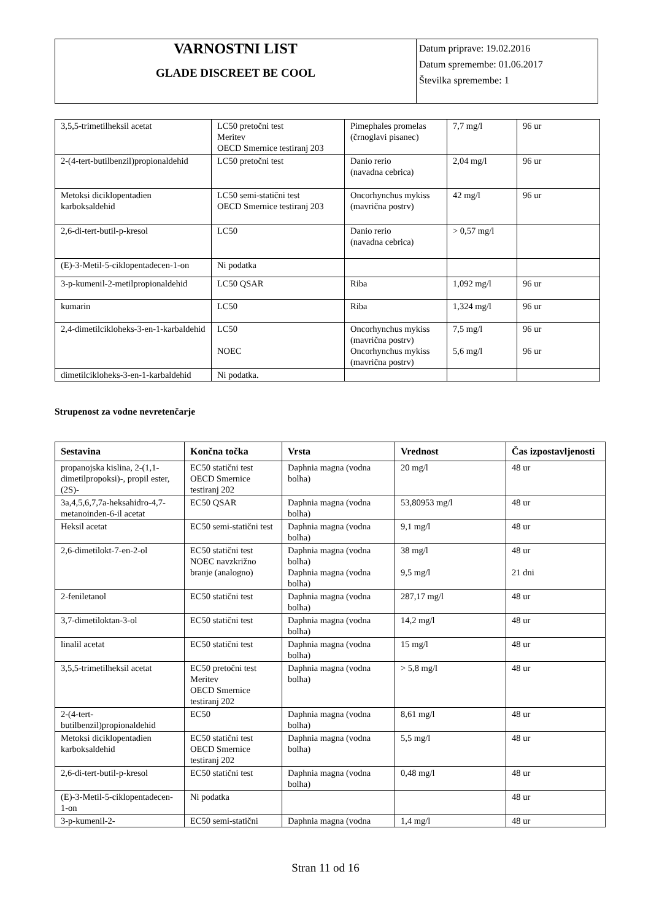| VARNOSTNI LIST GLADE DISCREET BE COOL | Datum priprave: 19.02.2016 Datum spremembe: 01.06.2017 Številka spremembe: 1 |
| 3,5,5-trimetilheksil acetat | LC50 pretočni test Meritev OECD Smernice testiranj 203 | Pimephales promelas (črnoglavi pisanec) | 7,7 mg/l | 96 ur |
| 2-(4-tert-butilbenzil)propionaldehid | LC50 pretočni test | Danio rerio (navadna cebrica) | 2,04 mg/l | 96 ur |
| Metoksi diciklopentadien karboksaldehid | LC50 semi-statični test OECD Smernice testiranj 203 | Oncorhynchus mykiss (mavrična postrv) | 42 mg/l | 96 ur |
| 2,6-di-tert-butil-p-kresol | LC50 | Danio rerio (navadna cebrica) | > 0,57 mg/l | |
| (E)-3-Metil-5-ciklopentadecen-1-on | Ni podatka | | | |
| 3-p-kumenil-2-metilpropionaldehid | LC50 QSAR | Riba | 1,092 mg/l | 96 ur |
| kumarin | LC50 | Riba | 1,324 mg/l | 96 ur |
| 2,4-dimetilcikloheks-3-en-1-karbaldehid | LC50 NOEC | Oncorhynchus mykiss (mavrična postrv) Oncorhynchus mykiss (mavrična postrv) | 7,5 mg/l 5,6 mg/l | 96 ur 96 ur |
| dimetilcikloheks-3-en-1-karbaldehid | Ni podatka. | | | |
Strupenost za vodne nevretenčarje
| Sestavina | Končna točka | Vrsta | Vrednost | Čas izpostavljenosti |
| --- | --- | --- | --- | --- |
| propanojska kislina, 2-(1,1-dimetilpropoksi)-, propil ester, (2S)- | EC50 statični test OECD Smernice testiranj 202 | Daphnia magna (vodna bolha) | 20 mg/l | 48 ur |
| 3a,4,5,6,7,7a-heksahidro-4,7-metanoinden-6-il acetat | EC50 QSAR | Daphnia magna (vodna bolha) | 53,80953 mg/l | 48 ur |
| Heksil acetat | EC50 semi-statični test | Daphnia magna (vodna bolha) | 9,1 mg/l | 48 ur |
| 2,6-dimetilokt-7-en-2-ol | EC50 statični test NOEC navzkrižno branje (analogno) | Daphnia magna (vodna bolha) Daphnia magna (vodna bolha) | 38 mg/l 9,5 mg/l | 48 ur 21 dni |
| 2-feniletanol | EC50 statični test | Daphnia magna (vodna bolha) | 287,17 mg/l | 48 ur |
| 3,7-dimetiloktan-3-ol | EC50 statični test | Daphnia magna (vodna bolha) | 14,2 mg/l | 48 ur |
| linalil acetat | EC50 statični test | Daphnia magna (vodna bolha) | 15 mg/l | 48 ur |
| 3,5,5-trimetilheksil acetat | EC50 pretočni test Meritev OECD Smernice testiranj 202 | Daphnia magna (vodna bolha) | > 5,8 mg/l | 48 ur |
| 2-(4-tert-butilbenzil)propionaldehid | EC50 | Daphnia magna (vodna bolha) | 8,61 mg/l | 48 ur |
| Metoksi diciklopentadien karboksaldehid | EC50 statični test OECD Smernice testiranj 202 | Daphnia magna (vodna bolha) | 5,5 mg/l | 48 ur |
| 2,6-di-tert-butil-p-kresol | EC50 statični test | Daphnia magna (vodna bolha) | 0,48 mg/l | 48 ur |
| (E)-3-Metil-5-ciklopentadecen-1-on | Ni podatka | | | 48 ur |
| 3-p-kumenil-2- | EC50 semi-statični | Daphnia magna (vodna | 1,4 mg/l | 48 ur |
Stran 11 od 16